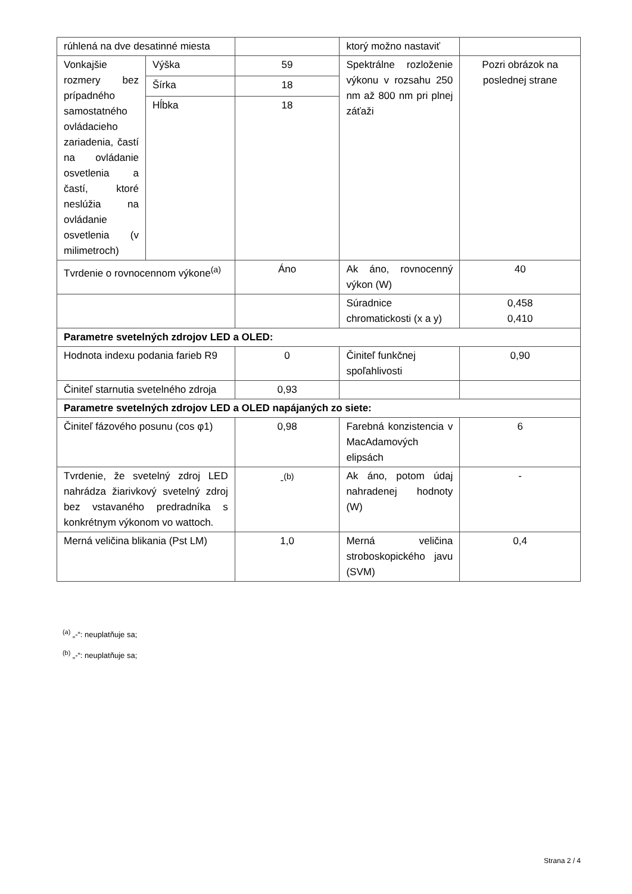| rúhlená na dve desatinné miesta | | | ktorý možno nastaviť | |
| Vonkajšie rozmery bez prípadného samostatného ovládacieho zariadenia, častí na ovládanie osvetlenia a častí, ktoré neslúžia na ovládanie osvetlenia (v milimetroch) | Výška | 59 | Spektrálne rozloženie výkonu v rozsahu 250 nm až 800 nm pri plnej záťaži | Pozri obrázok na poslednej strane |
| | Šírka | 18 | | |
| | Hĺbka | 18 | | |
| Tvrdenie o rovnocennom výkone<sup>(a)</sup> | | Áno | Ak áno, rovnocenný výkon (W) | 40 |
| | | | Súradnice chromatickosti (x a y) | 0,458 0,410 |
| Parametre svetelných zdrojov LED a OLED: | | | | |
| Hodnota indexu podania farieb R9 | | 0 | Činiteľ funkčnej spoľahlivosti | 0,90 |
| Činiteľ starnutia svetelného zdroja | | 0,93 | | |
| Parametre svetelných zdrojov LED a OLED napájaných zo siete: | | | | |
| Činiteľ fázového posunu (cos φ1) | | 0,98 | Farebná konzistencia v MacAdamových elipsách | 6 |
| Tvrdenie, že svetelný zdroj LED nahrádza žiarivkový svetelný zdroj bez vstavaného predradníka s konkrétnym výkonom vo wattoch. | | -<sup>(b)</sup> | Ak áno, potom údaj nahradenej hodnoty (W) | - |
| Merná veličina blikania (Pst LM) | | 1,0 | Merná veličina stroboskopického javu (SVM) | 0,4 |
<sup>(a)</sup> „-“: neuplatňuje sa;
<sup>(b)</sup> „-“: neuplatňuje sa;
Strana 2 / 4